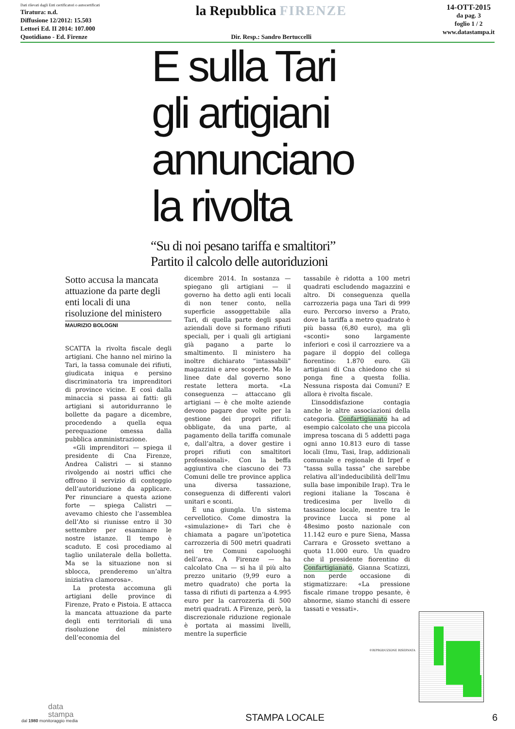Dati rilevati dagli Enti certificatori o autocertificati
Tiratura: n.d.
Diffusione 12/2012: 15.503
Lettori Ed. II 2014: 107.000
Quotidiano - Ed. Firenze
la Repubblica FIRENZE
Dir. Resp.: Sandro Bertuccelli
14-OTT-2015
da pag. 3
foglio 1 / 2
www.datastampa.it
E sulla Tari
gli artigiani
annunciano
la rivolta
“Su di noi pesano tariffa e smaltitori”
Partito il calcolo delle autoriduzioni
Sotto accusa la mancata attuazione da parte degli enti locali di una risoluzione del ministero
MAURIZIO BOLOGNI
SCATTA la rivolta fiscale degli artigiani. Che hanno nel mirino la Tari, la tassa comunale dei rifiuti, giudicata iniqua e persino discriminatoria tra imprenditori di province vicine. E così dalla minaccia si passa ai fatti: gli artigiani si autoridurranno le bollette da pagare a dicembre, procedendo a quella equa perequazione omessa dalla pubblica amministrazione.
«Gli imprenditori — spiega il presidente di Cna Firenze, Andrea Calistri — si stanno rivolgendo ai nostri uffici che offrono il servizio di conteggio dell’autoriduzione da applicare. Per rinunciare a questa azione forte — spiega Calistri — avevamo chiesto che l’assemblea dell’Ato si riunisse entro il 30 settembre per esaminare le nostre istanze. Il tempo è scaduto. E così procediamo al taglio unilaterale della bolletta. Ma se la situazione non si sblocca, prenderemo un’altra iniziativa clamorosa».
La protesta accomuna gli artigiani delle province di Firenze, Prato e Pistoia. E attacca la mancata attuazione da parte degli enti territoriali di una risoluzione del ministero dell’economia del
dicembre 2014. In sostanza — spiegano gli artigiani — il governo ha detto agli enti locali di non tener conto, nella superficie assoggettabile alla Tari, di quella parte degli spazi aziendali dove si formano rifiuti speciali, per i quali gli artigiani già pagano a parte lo smaltimento. Il ministero ha inoltre dichiarato “intassabili” magazzini e aree scoperte. Ma le linee date dal governo sono restate lettera morta. «La conseguenza — attaccano gli artigiani — è che molte aziende devono pagare due volte per la gestione dei propri rifiuti: obbligate, da una parte, al pagamento della tariffa comunale e, dall’altra, a dover gestire i propri rifiuti con smaltitori professionali». Con la beffa aggiuntiva che ciascuno dei 73 Comuni delle tre province applica una diversa tassazione, conseguenza di differenti valori unitari e sconti.
È una giungla. Un sistema cervellotico. Come dimostra la «simulazione» di Tari che è chiamata a pagare un’ipotetica carrozzeria di 500 metri quadrati nei tre Comuni capoluoghi dell’area. A Firenze — ha calcolato Cna — si ha il più alto prezzo unitario (9,99 euro a metro quadrato) che porta la tassa di rifiuti di partenza a 4.995 euro per la carrozzeria di 500 metri quadrati. A Firenze, però, la discrezionale riduzione regionale è portata ai massimi livelli, mentre la superficie
tassabile è ridotta a 100 metri quadrati escludendo magazzini e altro. Di conseguenza quella carrozzeria paga una Tari di 999 euro. Percorso inverso a Prato, dove la tariffa a metro quadrato è più bassa (6,80 euro), ma gli «sconti» sono largamente inferiori e così il carrozziere va a pagare il doppio del collega fiorentino: 1.870 euro. Gli artigiani di Cna chiedono che si ponga fine a questa follia. Nessuna risposta dai Comuni? E allora è rivolta fiscale.
L’insoddisfazione contagia anche le altre associazioni della categoria. Confartigianato ha ad esempio calcolato che una piccola impresa toscana di 5 addetti paga ogni anno 10.813 euro di tasse locali (Imu, Tasi, Irap, addizionali comunale e regionale di Irpef e “tassa sulla tassa” che sarebbe relativa all’indeducibilità dell’Imu sulla base imponibile Irap). Tra le regioni italiane la Toscana è tredicesima per livello di tassazione locale, mentre tra le province Lucca si pone al 48esimo posto nazionale con 11.142 euro e pure Siena, Massa Carrara e Grosseto svettano a quota 11.000 euro. Un quadro che il presidente fiorentino di Confartigianato, Gianna Scatizzi, non perde occasione di stigmatizzare: «La pressione fiscale rimane troppo pesante, è abnorme, siamo stanchi di essere tassati e vessati».
©RIPRODUZIONE RISERVATA
data
stampa
dal 1980 monitoraggio media
STAMPA LOCALE
6